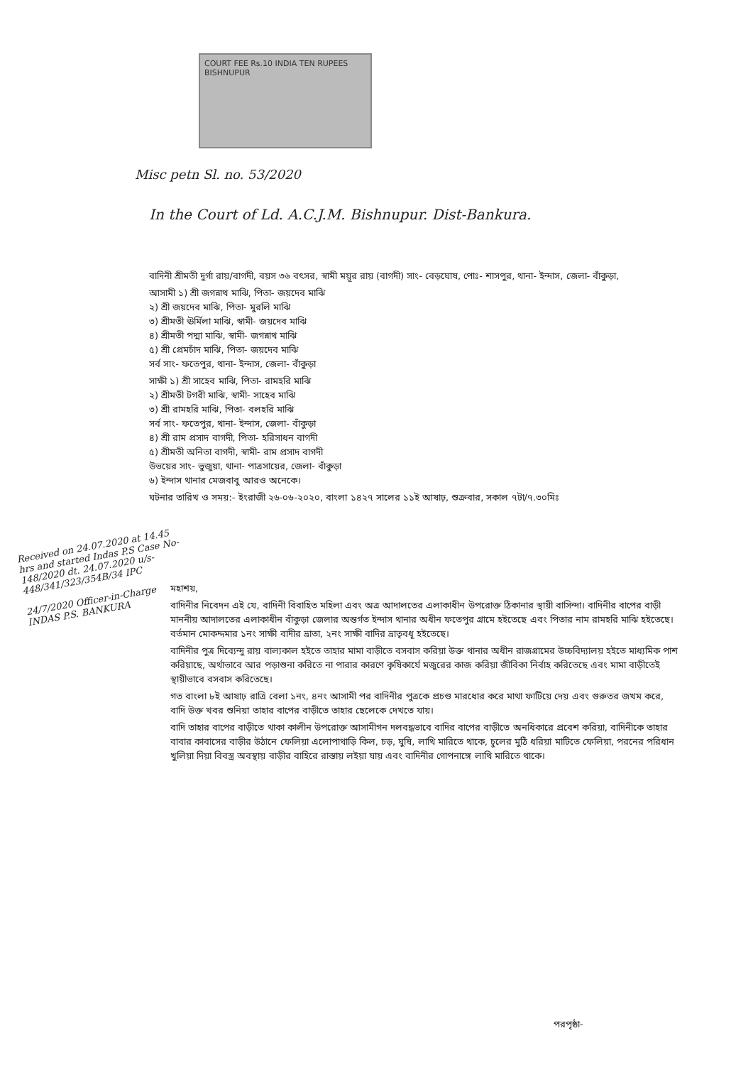COURT FEE Rs.10 INDIA TEN RUPEES BISHNUPUR
Misc petn Sl. no. 53/2020
In the Court of Ld. A.C.J.M. Bishnupur. Dist-Bankura.
বাদিনী শ্রীমতী দুর্গা রায়/বাগদী, বয়স ৩৬ বৎসর, স্বামী ময়ূর রায় (বাগদী) সাং- বেড়ঘোষ, পোঃ- শাসপুর, থানা- ইন্দাস, জেলা- বাঁকুড়া,
আসামী ১) শ্রী জগন্নাথ মাঝি, পিতা- জয়দেব মাঝি
২) শ্রী জয়দেব মাঝি, পিতা- মুরলি মাঝি
৩) শ্রীমতী ঊর্মিলা মাঝি, স্বামী- জয়দেব মাঝি
৪) শ্রীমতী পদ্মা মাঝি, স্বামী- জগন্নাথ মাঝি
৫) শ্রী প্রেমচাঁদ মাঝি, পিতা- জয়দেব মাঝি
সর্ব সাং- ফতেপুর, থানা- ইন্দাস, জেলা- বাঁকুড়া
সাক্ষী ১) শ্রী সাহেব মাঝি, পিতা- রামহরি মাঝি
২) শ্রীমতী টগরী মাঝি, স্বামী- সাহেব মাঝি
৩) শ্রী রামহরি মাঝি, পিতা- বলহরি মাঝি
সর্ব সাং- ফতেপুর, থানা- ইন্দাস, জেলা- বাঁকুড়া
৪) শ্রী রাম প্রসাদ বাগদী, পিতা- হরিসাধন বাগদী
৫) শ্রীমতী অনিতা বাগদী, স্বামী- রাম প্রসাদ বাগদী
উভয়ের সাং- ভুজুয়া, থানা- পাত্রসায়ের, জেলা- বাঁকুড়া
৬) ইন্দাস থানার মেজবাবু আরও অনেকে।
ঘটনার তারিখ ও সময়:- ইংরাজী ২৬-০৬-২০২০, বাংলা ১৪২৭ সালের ১১ই আষাঢ়, শুক্রবার, সকাল ৭টা/৭.৩০মিঃ
Received on 24.07.2020 at 14.45 hrs and started Indas P.S Case No- 148/2020 dt. 24.07.2020 u/s-448/341/323/354B/34 IPC
24/7/2020 Officer-in-Charge INDAS P.S. BANKURA
মহাশয়,
বাদিনীর নিবেদন এই যে, বাদিনী বিবাহিত মহিলা এবং অত্র আদালতের এলাকাধীন উপরোক্ত ঠিকানার স্থায়ী বাসিন্দা। বাদিনীর বাপের বাড়ী মাননীয় আদালতের এলাকাধীন বাঁকুড়া জেলার অন্তর্গত ইন্দাস থানার অধীন ফতেপুর গ্রামে হইতেছে এবং পিতার নাম রামহরি মাঝি হইতেছে। বর্তমান মোকদ্দমার ১নং সাক্ষী বাদীর ভ্রাতা, ২নং সাক্ষী বাদির ভ্রাতৃবধূ হইতেছে।
বাদিনীর পুত্র দিব্যেন্দু রায় বাল্যকাল হইতে তাহার মামা বাড়ীতে বসবাস করিয়া উক্ত থানার অধীন রাজগ্রামের উচ্চবিদ্যালয় হইতে মাধ্যমিক পাশ করিয়াছে, অর্থাভাবে আর পড়াশুনা করিতে না পারার কারণে কৃষিকার্যে মজুরের কাজ করিয়া জীবিকা নির্বাহ করিতেছে এবং মামা বাড়ীতেই স্থায়ীভাবে বসবাস করিতেছে।
গত বাংলা ৮ই আষাঢ় রাত্রি বেলা ১নং, ৪নং আসামী পর বাদিনীর পুত্রকে প্রচণ্ড মারধোর করে মাথা ফাটিয়ে দেয় এবং গুরুতর জখম করে, বাদি উক্ত খবর শুনিয়া তাহার বাপের বাড়ীতে তাহার ছেলেকে দেখতে যায়।
বাদি তাহার বাপের বাড়ীতে থাকা কালীন উপরোক্ত আসামীগন দলবদ্ধভাবে বাদির বাপের বাড়ীতে অনধিকারে প্রবেশ করিয়া, বাদিনীকে তাহার বাবার কাবাসের বাড়ীর উঠানে ফেলিয়া এলোপাথাড়ি কিল, চড়, ঘুষি, লাথি মারিতে থাকে, চুলের মুঠি ধরিয়া মাটিতে ফেলিয়া, পরনের পরিধান খুলিয়া দিয়া বিবস্ত্র অবস্থায় বাড়ীর বাহিরে রাস্তায় লইয়া যায় এবং বাদিনীর গোপনাঙ্গে লাথি মারিতে থাকে।
পরপৃষ্ঠা-